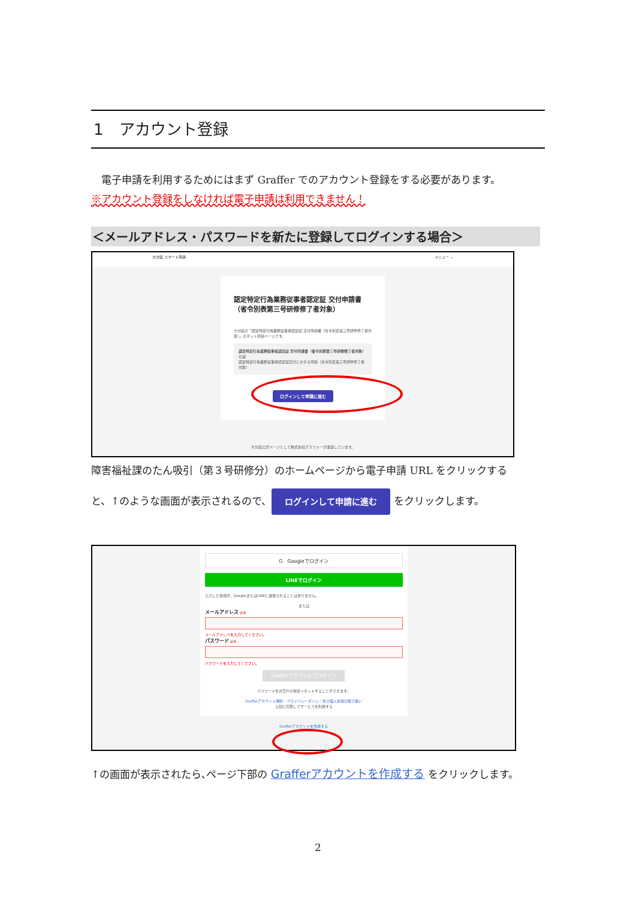1　アカウント登録
　電子申請を利用するためにはまず Graffer でのアカウント登録をする必要があります。
※アカウント登録をしなければ電子申請は利用できません！
＜メールアドレス・パスワードを新たに登録してログインする場合＞
大分県 スマート申請 メニュー ⌄
認定特定行為業務従事者認定証 交付申請書 （省令別表第三号研修修了者対象）
大分県の「認定特定行為業務従事者認定証 交付申請書（省令別表第三号研修修了者対象）」のネット申請ページです。
認定特定行為業務従事者認定証 交付申請書（省令別表第三号研修修了者対象）とは
認定特定行為業務従事者認定証交付にかかる申請（省令別表第三号研修修了者対象）
ログインして申請に進む
大分県公式ページとして株式会社グラファーが運営しています。
障害福祉課のたん吸引（第３号研修分）のホームページから電子申請 URL をクリックする
と、↑のような画面が表示されるので、 ログインして申請に進む をクリックします。
G　Googleでログイン
LINEでログイン
入力した情報が、GoogleまたはLINEに送信されることはありません。
または
メールアドレス 必須
メールアドレスを入力してください。
パスワード 必須
パスワードを入力してください。
Grafferアカウントでログイン
パスワードをお忘れの場合リセットすることができます。
Grafferアカウント規約・プライバシーポリシー及び個人情報の取り扱い
上記に同意してサービスを利用する
Grafferアカウントを作成する
↑の画面が表示されたら､ページ下部の Grafferアカウントを作成する をクリックします。
2